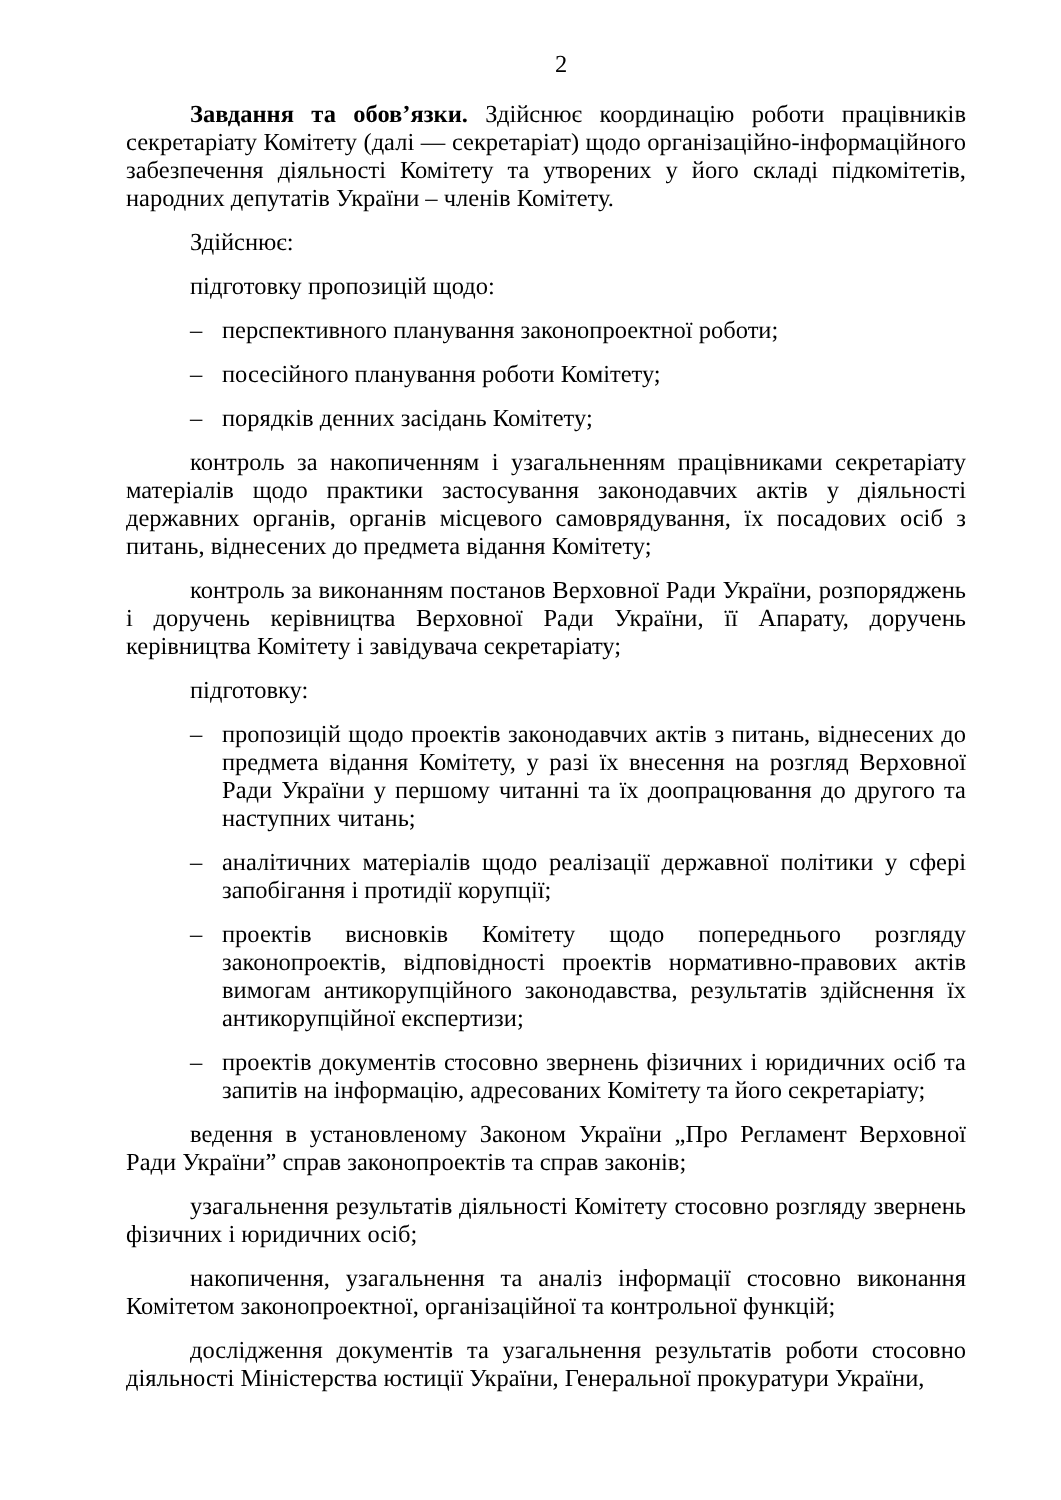2
Завдання та обов’язки. Здійснює координацію роботи працівників секретаріату Комітету (далі — секретаріат) щодо організаційно-інформаційного забезпечення діяльності Комітету та утворених у його складі підкомітетів, народних депутатів України – членів Комітету.
Здійснює:
підготовку пропозицій щодо:
– перспективного планування законопроектної роботи;
– посесійного планування роботи Комітету;
– порядків денних засідань Комітету;
контроль за накопиченням і узагальненням працівниками секретаріату матеріалів щодо практики застосування законодавчих актів у діяльності державних органів, органів місцевого самоврядування, їх посадових осіб з питань, віднесених до предмета відання Комітету;
контроль за виконанням постанов Верховної Ради України, розпоряджень і доручень керівництва Верховної Ради України, її Апарату, доручень керівництва Комітету і завідувача секретаріату;
підготовку:
– пропозицій щодо проектів законодавчих актів з питань, віднесених до предмета відання Комітету, у разі їх внесення на розгляд Верховної Ради України у першому читанні та їх доопрацювання до другого та наступних читань;
– аналітичних матеріалів щодо реалізації державної політики у сфері запобігання і протидії корупції;
– проектів висновків Комітету щодо попереднього розгляду законопроектів, відповідності проектів нормативно-правових актів вимогам антикорупційного законодавства, результатів здійснення їх антикорупційної експертизи;
– проектів документів стосовно звернень фізичних і юридичних осіб та запитів на інформацію, адресованих Комітету та його секретаріату;
ведення в установленому Законом України „Про Регламент Верховної Ради України” справ законопроектів та справ законів;
узагальнення результатів діяльності Комітету стосовно розгляду звернень фізичних і юридичних осіб;
накопичення, узагальнення та аналіз інформації стосовно виконання Комітетом законопроектної, організаційної та контрольної функцій;
дослідження документів та узагальнення результатів роботи стосовно діяльності Міністерства юстиції України, Генеральної прокуратури України,